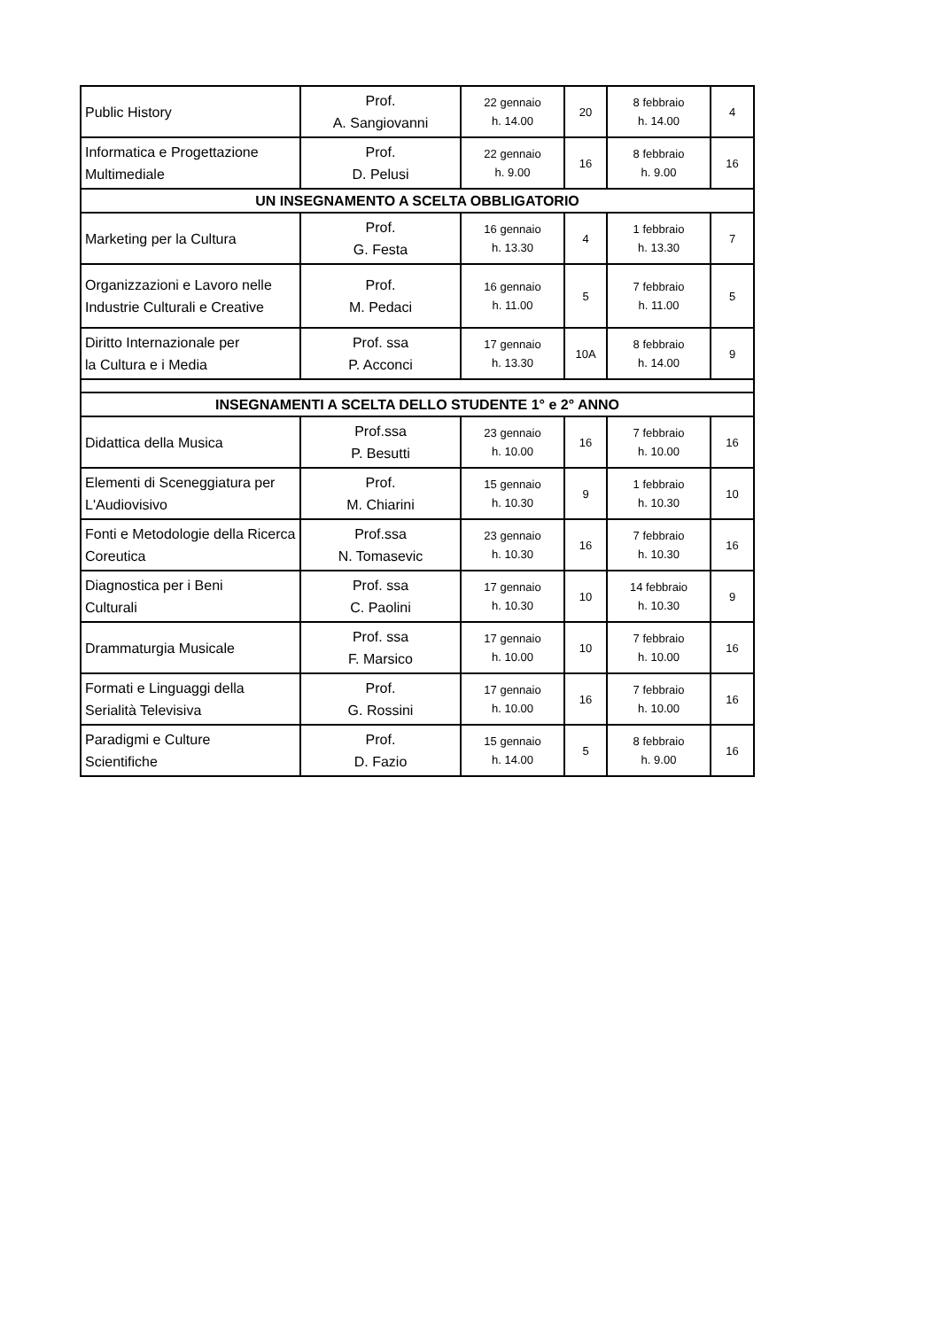| Public History | Prof. A. Sangiovanni | 22 gennaio h. 14.00 | 20 | 8 febbraio h. 14.00 | 4 |
| Informatica e Progettazione Multimediale | Prof. D. Pelusi | 22 gennaio h. 9.00 | 16 | 8 febbraio h. 9.00 | 16 |
| UN INSEGNAMENTO A SCELTA OBBLIGATORIO | | | | | |
| Marketing per la Cultura | Prof. G. Festa | 16 gennaio h. 13.30 | 4 | 1 febbraio h. 13.30 | 7 |
| Organizzazioni e Lavoro nelle Industrie Culturali e Creative | Prof. M. Pedaci | 16 gennaio h. 11.00 | 5 | 7 febbraio h. 11.00 | 5 |
| Diritto Internazionale per la Cultura e i Media | Prof. ssa P. Acconci | 17 gennaio h. 13.30 | 10A | 8 febbraio h. 14.00 | 9 |
| INSEGNAMENTI A SCELTA DELLO STUDENTE 1° e 2° ANNO | | | | | |
| Didattica della Musica | Prof.ssa P. Besutti | 23 gennaio h. 10.00 | 16 | 7 febbraio h. 10.00 | 16 |
| Elementi di Sceneggiatura per L'Audiovisivo | Prof. M. Chiarini | 15 gennaio h. 10.30 | 9 | 1 febbraio h. 10.30 | 10 |
| Fonti e Metodologie della Ricerca Coreutica | Prof.ssa N. Tomasevic | 23 gennaio h. 10.30 | 16 | 7 febbraio h. 10.30 | 16 |
| Diagnostica per i Beni Culturali | Prof. ssa C. Paolini | 17 gennaio h. 10.30 | 10 | 14 febbraio h. 10.30 | 9 |
| Drammaturgia Musicale | Prof. ssa F. Marsico | 17 gennaio h. 10.00 | 10 | 7 febbraio h. 10.00 | 16 |
| Formati e Linguaggi della Serialità Televisiva | Prof. G. Rossini | 17 gennaio h. 10.00 | 16 | 7 febbraio h. 10.00 | 16 |
| Paradigmi e Culture Scientifiche | Prof. D. Fazio | 15 gennaio h. 14.00 | 5 | 8 febbraio h. 9.00 | 16 |